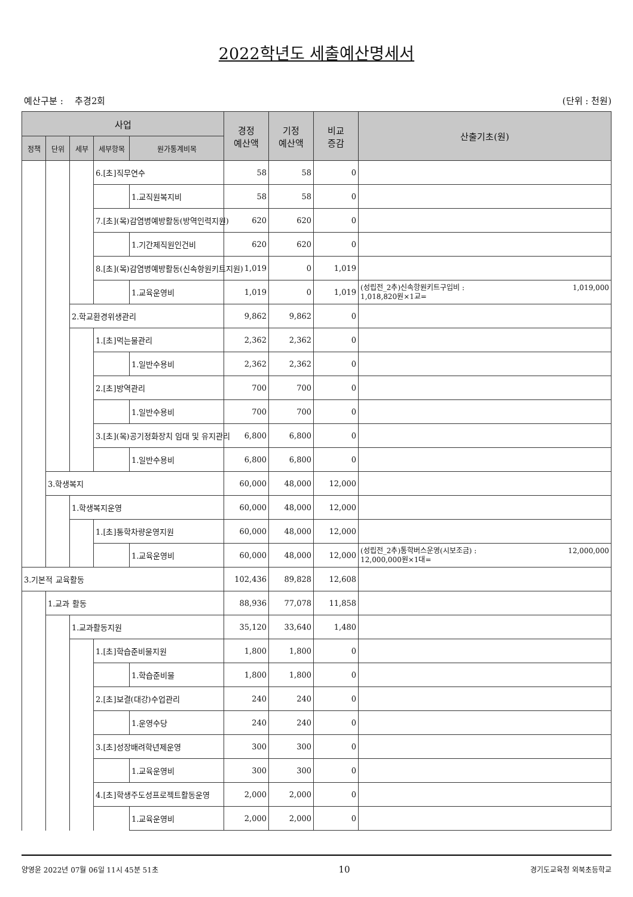2022학년도 세출예산명세서
예산구분 : 추경2회 (단위 : 천원)
| 사업 | | | | | 경정 예산액 | 기정 예산액 | 비교 증감 | 산출기초(원) |
| --- | --- | --- | --- | --- | --- | --- | --- | --- |
| 정책 | 단위 | 세부 | 세부항목 | 원가통계비목 | | | | |
| | | | 6.[초]직무연수 | | 58 | 58 | 0 | |
| | | | | 1.교직원복지비 | 58 | 58 | 0 | |
| | | | 7.[초](목)감염병예방활동(방역인력지원) | | 620 | 620 | 0 | |
| | | | | 1.기간제직원인건비 | 620 | 620 | 0 | |
| | | | 8.[초](목)감염병예방활동(신속항원키트지원) | | 1,019 | 0 | 1,019 | |
| | | | | 1.교육운영비 | 1,019 | 0 | 1,019 | (성립전_2추)신속항원키트구입비 : 1,018,820원×1교= 1,019,000 |
| | | 2.학교환경위생관리 | | | 9,862 | 9,862 | 0 | |
| | | | 1.[초]먹는물관리 | | 2,362 | 2,362 | 0 | |
| | | | | 1.일반수용비 | 2,362 | 2,362 | 0 | |
| | | | 2.[초]방역관리 | | 700 | 700 | 0 | |
| | | | | 1.일반수용비 | 700 | 700 | 0 | |
| | | | 3.[초](목)공기정화장치 임대 및 유지관리 | | 6,800 | 6,800 | 0 | |
| | | | | 1.일반수용비 | 6,800 | 6,800 | 0 | |
| | 3.학생복지 | | | | 60,000 | 48,000 | 12,000 | |
| | | 1.학생복지운영 | | | 60,000 | 48,000 | 12,000 | |
| | | | 1.[초]통학차량운영지원 | | 60,000 | 48,000 | 12,000 | |
| | | | | 1.교육운영비 | 60,000 | 48,000 | 12,000 | (성립전_2추)통학버스운영(시보조금) : 12,000,000원×1대= 12,000,000 |
| 3.기본적 교육활동 | | | | | 102,436 | 89,828 | 12,608 | |
| | 1.교과 활동 | | | | 88,936 | 77,078 | 11,858 | |
| | | 1.교과활동지원 | | | 35,120 | 33,640 | 1,480 | |
| | | | 1.[초]학습준비물지원 | | 1,800 | 1,800 | 0 | |
| | | | | 1.학습준비물 | 1,800 | 1,800 | 0 | |
| | | | 2.[초]보결(대강)수업관리 | | 240 | 240 | 0 | |
| | | | | 1.운영수당 | 240 | 240 | 0 | |
| | | | 3.[초]성장배려학년제운영 | | 300 | 300 | 0 | |
| | | | | 1.교육운영비 | 300 | 300 | 0 | |
| | | | 4.[초]학생주도성프로젝트활동운영 | | 2,000 | 2,000 | 0 | |
| | | | | 1.교육운영비 | 2,000 | 2,000 | 0 | |
양영윤 2022년 07월 06일 11시 45분 51초 10 경기도교육청 외북초등학교